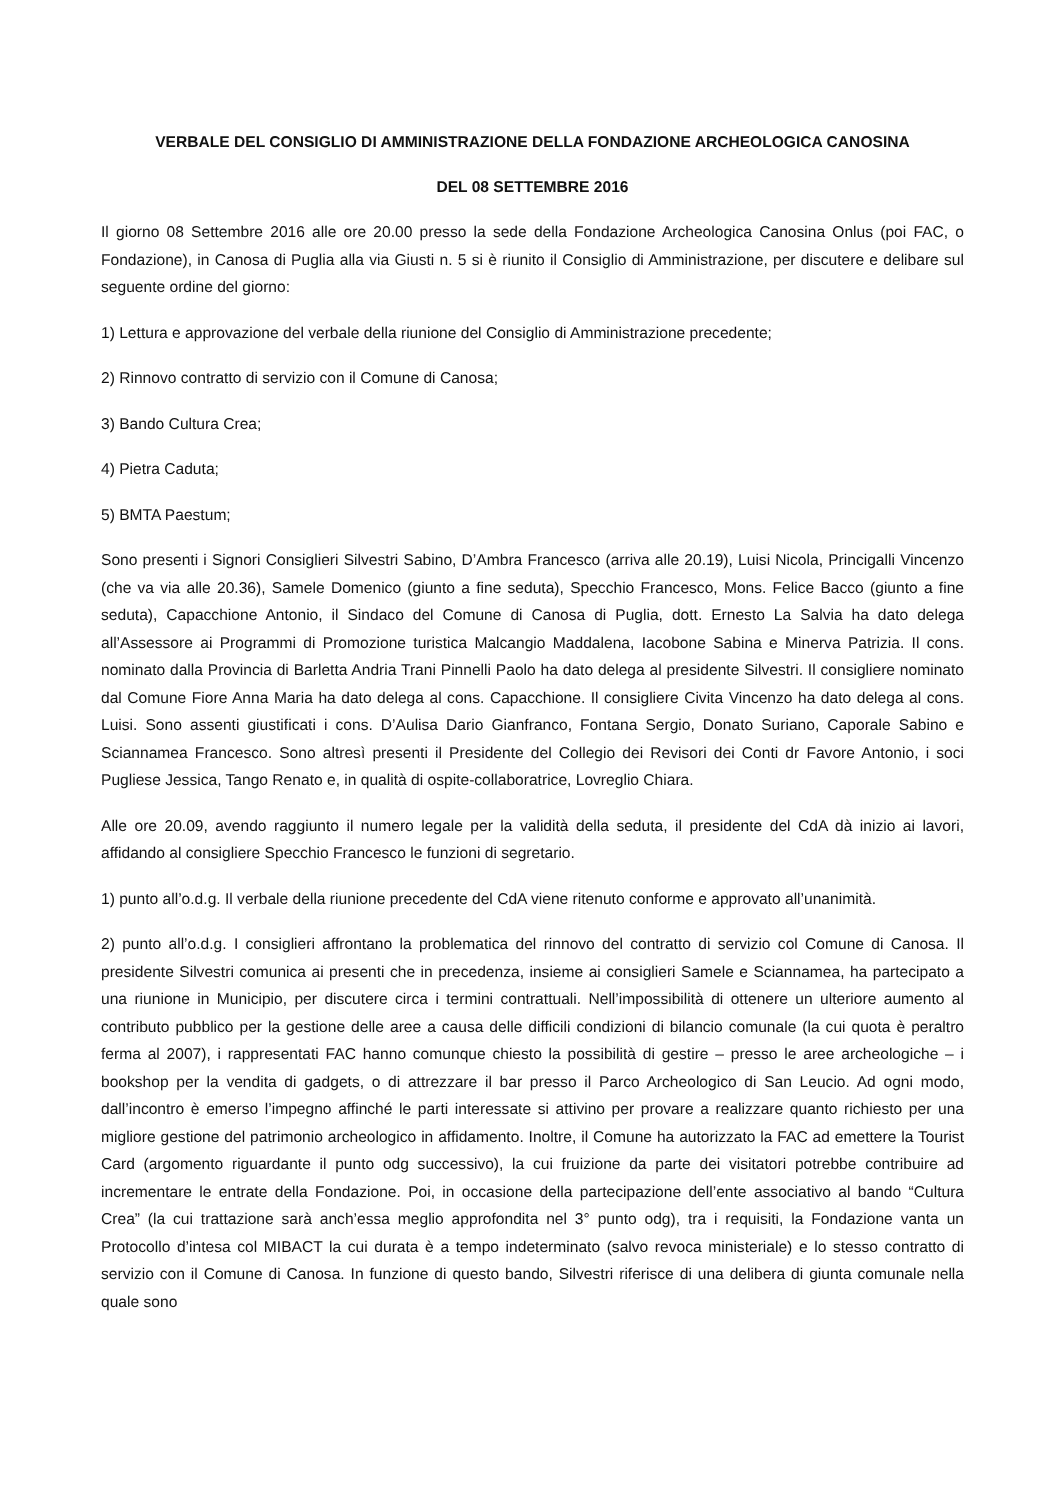VERBALE DEL CONSIGLIO DI AMMINISTRAZIONE DELLA FONDAZIONE ARCHEOLOGICA CANOSINA
DEL 08 SETTEMBRE 2016
Il giorno 08 Settembre 2016 alle ore 20.00 presso la sede della Fondazione Archeologica Canosina Onlus (poi FAC, o Fondazione), in Canosa di Puglia alla via Giusti n. 5 si è riunito il Consiglio di Amministrazione, per discutere e delibare sul seguente ordine del giorno:
1) Lettura e approvazione del verbale della riunione del Consiglio di Amministrazione precedente;
2) Rinnovo contratto di servizio con il Comune di Canosa;
3) Bando Cultura Crea;
4) Pietra Caduta;
5) BMTA Paestum;
Sono presenti i Signori Consiglieri Silvestri Sabino, D’Ambra Francesco (arriva alle 20.19), Luisi Nicola, Princigalli Vincenzo (che va via alle 20.36), Samele Domenico (giunto a fine seduta), Specchio Francesco, Mons. Felice Bacco (giunto a fine seduta), Capacchione Antonio, il Sindaco del Comune di Canosa di Puglia, dott. Ernesto La Salvia ha dato delega all’Assessore ai Programmi di Promozione turistica Malcangio Maddalena, Iacobone Sabina e Minerva Patrizia. Il cons. nominato dalla Provincia di Barletta Andria Trani Pinnelli Paolo ha dato delega al presidente Silvestri. Il consigliere nominato dal Comune Fiore Anna Maria ha dato delega al cons. Capacchione. Il consigliere Civita Vincenzo ha dato delega al cons. Luisi. Sono assenti giustificati i cons. D’Aulisa Dario Gianfranco, Fontana Sergio, Donato Suriano, Caporale Sabino e Sciannamea Francesco. Sono altresì presenti il Presidente del Collegio dei Revisori dei Conti dr Favore Antonio, i soci Pugliese Jessica, Tango Renato e, in qualità di ospite-collaboratrice, Lovreglio Chiara.
Alle ore 20.09, avendo raggiunto il numero legale per la validità della seduta, il presidente del CdA dà inizio ai lavori, affidando al consigliere Specchio Francesco le funzioni di segretario.
1) punto all’o.d.g. Il verbale della riunione precedente del CdA viene ritenuto conforme e approvato all’unanimità.
2) punto all’o.d.g. I consiglieri affrontano la problematica del rinnovo del contratto di servizio col Comune di Canosa. Il presidente Silvestri comunica ai presenti che in precedenza, insieme ai consiglieri Samele e Sciannamea, ha partecipato a una riunione in Municipio, per discutere circa i termini contrattuali. Nell’impossibilità di ottenere un ulteriore aumento al contributo pubblico per la gestione delle aree a causa delle difficili condizioni di bilancio comunale (la cui quota è peraltro ferma al 2007), i rappresentati FAC hanno comunque chiesto la possibilità di gestire – presso le aree archeologiche – i bookshop per la vendita di gadgets, o di attrezzare il bar presso il Parco Archeologico di San Leucio. Ad ogni modo, dall’incontro è emerso l’impegno affinché le parti interessate si attivino per provare a realizzare quanto richiesto per una migliore gestione del patrimonio archeologico in affidamento. Inoltre, il Comune ha autorizzato la FAC ad emettere la Tourist Card (argomento riguardante il punto odg successivo), la cui fruizione da parte dei visitatori potrebbe contribuire ad incrementare le entrate della Fondazione. Poi, in occasione della partecipazione dell’ente associativo al bando “Cultura Crea” (la cui trattazione sarà anch’essa meglio approfondita nel 3° punto odg), tra i requisiti, la Fondazione vanta un Protocollo d’intesa col MIBACT la cui durata è a tempo indeterminato (salvo revoca ministeriale) e lo stesso contratto di servizio con il Comune di Canosa. In funzione di questo bando, Silvestri riferisce di una delibera di giunta comunale nella quale sono